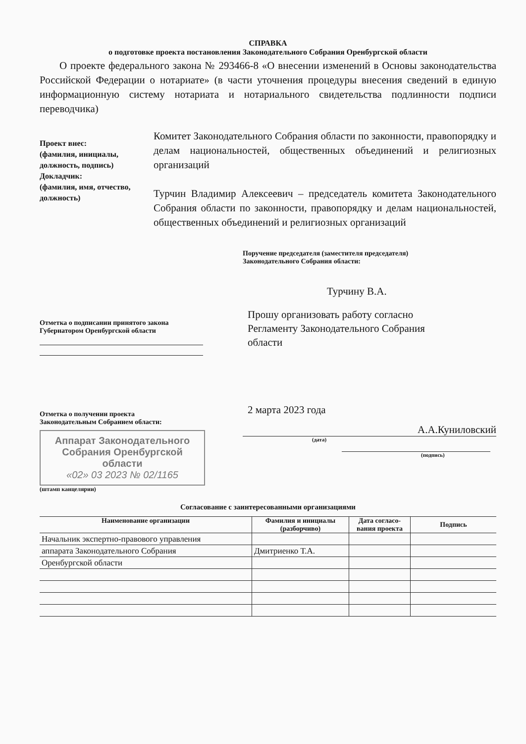СПРАВКА
о подготовке проекта постановления Законодательного Собрания Оренбургской области
О проекте федерального закона № 293466-8 «О внесении изменений в Основы законодательства Российской Федерации о нотариате» (в части уточнения процедуры внесения сведений в единую информационную систему нотариата и нотариального свидетельства подлинности подписи переводчика)
Проект внес:
(фамилия, инициалы, должность, подпись)
Докладчик:
(фамилия, имя, отчество, должность)
Комитет Законодательного Собрания области по законности, правопорядку и делам национальностей, общественных объединений и религиозных организаций
Турчин Владимир Алексеевич – председатель комитета Законодательного Собрания области по законности, правопорядку и делам национальностей, общественных объединений и религиозных организаций
Отметка о подписании принятого закона
Губернатором Оренбургской области
Отметка о получении проекта
Законодательным Собранием области:
Аппарат Законодательного
Собрания Оренбургской
области
«02» 03 2023 № 02/1165
(штамп канцелярии)
Поручение председателя (заместителя председателя)
Законодательного Собрания области:
Турчину В.А.
Прошу организовать работу согласно
Регламенту Законодательного Собрания
области
2 марта 2023 года
А.А.Куниловский
(дата)
(подпись)
Согласование с заинтересованными организациями
| Наименование организации | Фамилия и инициалы (разборчиво) | Дата согласо-вания проекта | Подпись |
| --- | --- | --- | --- |
| Начальник экспертно-правового управления | | | |
| аппарата Законодательного Собрания | Дмитриенко Т.А. | | |
| Оренбургской области | | | |